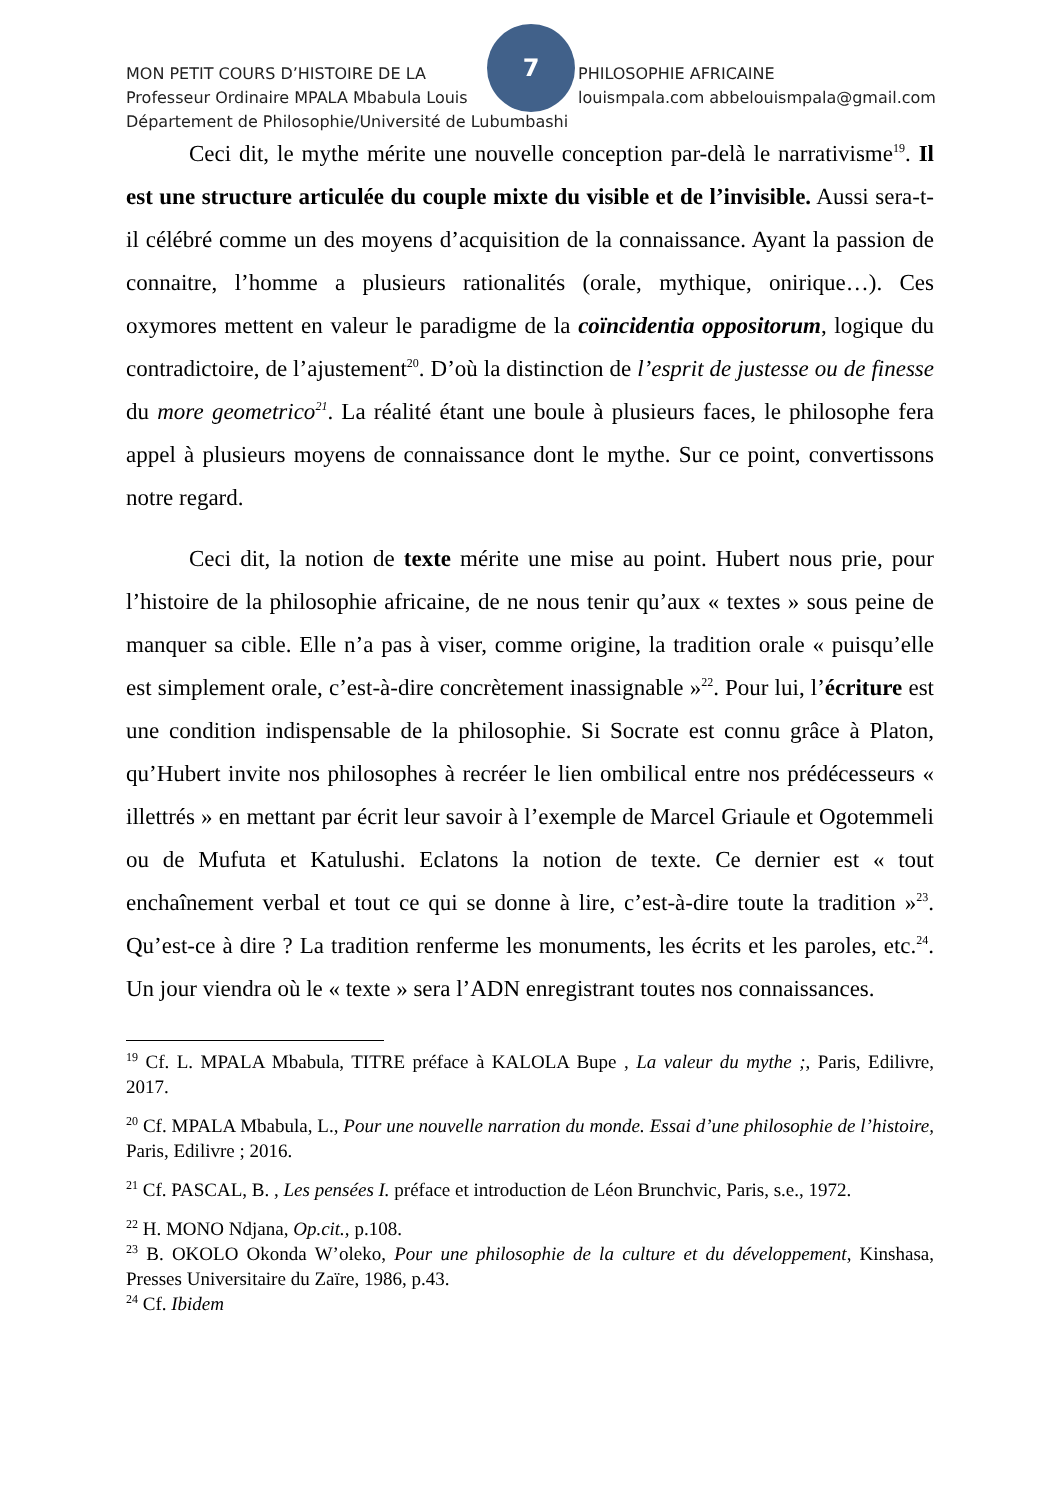7
MON PETIT COURS D’HISTOIRE DE LA PHILOSOPHIE AFRICAINE
Professeur Ordinaire MPALA Mbabula Louis louismpala.com abbelouismpala@gmail.com
Département de Philosophie/Université de Lubumbashi
Ceci dit, le mythe mérite une nouvelle conception par-delà le narrativisme<sup>19</sup>. Il est une structure articulée du couple mixte du visible et de l’invisible. Aussi sera-t-il célébré comme un des moyens d’acquisition de la connaissance. Ayant la passion de connaitre, l’homme a plusieurs rationalités (orale, mythique, onirique…). Ces oxymores mettent en valeur le paradigme de la coïncidentia oppositorum, logique du contradictoire, de l’ajustement<sup>20</sup>. D’où la distinction de l’esprit de justesse ou de finesse du more geometrico<sup>21</sup>. La réalité étant une boule à plusieurs faces, le philosophe fera appel à plusieurs moyens de connaissance dont le mythe. Sur ce point, convertissons notre regard.
Ceci dit, la notion de texte mérite une mise au point. Hubert nous prie, pour l’histoire de la philosophie africaine, de ne nous tenir qu’aux « textes » sous peine de manquer sa cible. Elle n’a pas à viser, comme origine, la tradition orale « puisqu’elle est simplement orale, c’est-à-dire concrètement inassignable »<sup>22</sup>. Pour lui, l’écriture est une condition indispensable de la philosophie. Si Socrate est connu grâce à Platon, qu’Hubert invite nos philosophes à recréer le lien ombilical entre nos prédécesseurs « illettrés » en mettant par écrit leur savoir à l’exemple de Marcel Griaule et Ogotemmeli ou de Mufuta et Katulushi. Eclatons la notion de texte. Ce dernier est « tout enchaînement verbal et tout ce qui se donne à lire, c’est-à-dire toute la tradition »<sup>23</sup>. Qu’est-ce à dire ? La tradition renferme les monuments, les écrits et les paroles, etc.<sup>24</sup>. Un jour viendra où le « texte » sera l’ADN enregistrant toutes nos connaissances.
<sup>19</sup> Cf. L. MPALA Mbabula, TITRE préface à KALOLA Bupe , La valeur du mythe ;, Paris, Edilivre, 2017.
<sup>20</sup> Cf. MPALA Mbabula, L., Pour une nouvelle narration du monde. Essai d’une philosophie de l’histoire, Paris, Edilivre ; 2016.
<sup>21</sup> Cf. PASCAL, B. , Les pensées I. préface et introduction de Léon Brunchvic, Paris, s.e., 1972.
<sup>22</sup> H. MONO Ndjana, Op.cit., p.108.
<sup>23</sup> B. OKOLO Okonda W’oleko, Pour une philosophie de la culture et du développement, Kinshasa, Presses Universitaire du Zaïre, 1986, p.43.
<sup>24</sup> Cf. Ibidem